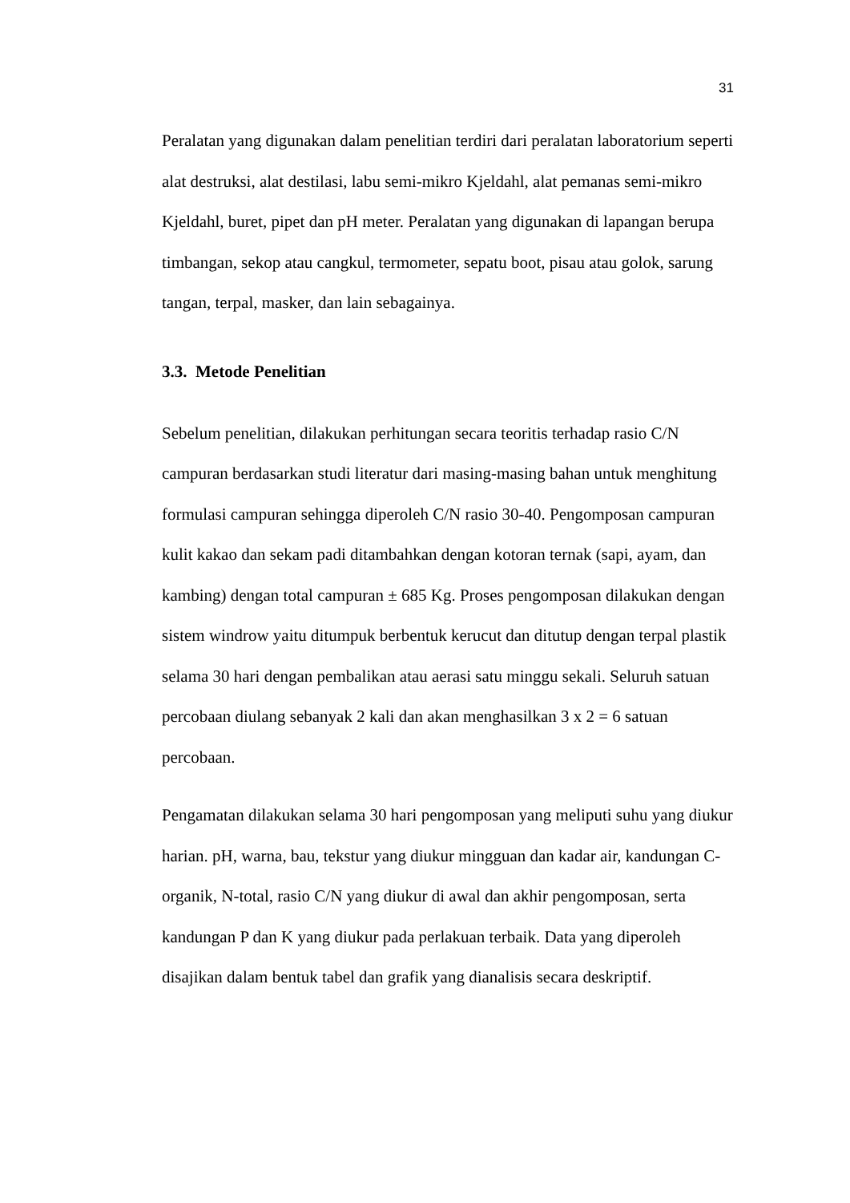31
Peralatan yang digunakan dalam penelitian terdiri dari peralatan laboratorium seperti alat destruksi, alat destilasi, labu semi-mikro Kjeldahl, alat pemanas semi-mikro Kjeldahl, buret, pipet dan pH meter. Peralatan yang digunakan di lapangan berupa timbangan, sekop atau cangkul, termometer, sepatu boot, pisau atau golok, sarung tangan, terpal, masker, dan lain sebagainya.
3.3. Metode Penelitian
Sebelum penelitian, dilakukan perhitungan secara teoritis terhadap rasio C/N campuran berdasarkan studi literatur dari masing-masing bahan untuk menghitung formulasi campuran sehingga diperoleh C/N rasio 30-40. Pengomposan campuran kulit kakao dan sekam padi ditambahkan dengan kotoran ternak (sapi, ayam, dan kambing) dengan total campuran ± 685 Kg. Proses pengomposan dilakukan dengan sistem windrow yaitu ditumpuk berbentuk kerucut dan ditutup dengan terpal plastik selama 30 hari dengan pembalikan atau aerasi satu minggu sekali. Seluruh satuan percobaan diulang sebanyak 2 kali dan akan menghasilkan 3 x 2 = 6 satuan percobaan.
Pengamatan dilakukan selama 30 hari pengomposan yang meliputi suhu yang diukur harian. pH, warna, bau, tekstur yang diukur mingguan dan kadar air, kandungan C-organik, N-total, rasio C/N yang diukur di awal dan akhir pengomposan, serta kandungan P dan K yang diukur pada perlakuan terbaik. Data yang diperoleh disajikan dalam bentuk tabel dan grafik yang dianalisis secara deskriptif.